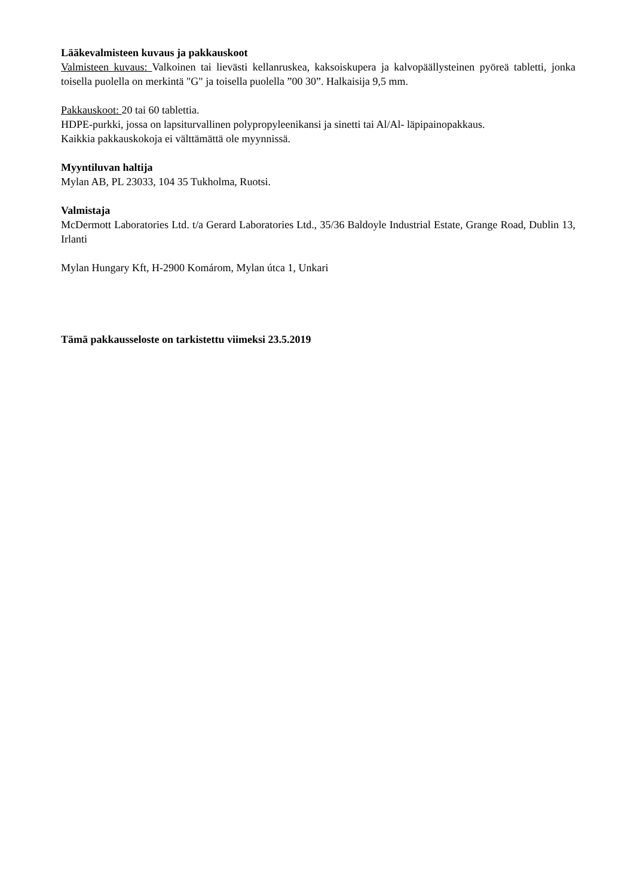Lääkevalmisteen kuvaus ja pakkauskoot
Valmisteen kuvaus: Valkoinen tai lievästi kellanruskea, kaksoiskupera ja kalvopäällysteinen pyöreä tabletti, jonka toisella puolella on merkintä "G" ja toisella puolella ”00 30”. Halkaisija 9,5 mm.
Pakkauskoot: 20 tai 60 tablettia.
HDPE-purkki, jossa on lapsiturvallinen polypropyleenikansi ja sinetti tai Al/Al- läpipainopakkaus.
Kaikkia pakkauskokoja ei välttämättä ole myynnissä.
Myyntiluvan haltija
Mylan AB, PL 23033, 104 35 Tukholma, Ruotsi.
Valmistaja
McDermott Laboratories Ltd. t/a Gerard Laboratories Ltd., 35/36 Baldoyle Industrial Estate, Grange Road, Dublin 13, Irlanti
Mylan Hungary Kft, H-2900 Komárom, Mylan útca 1, Unkari
Tämä pakkausseloste on tarkistettu viimeksi 23.5.2019